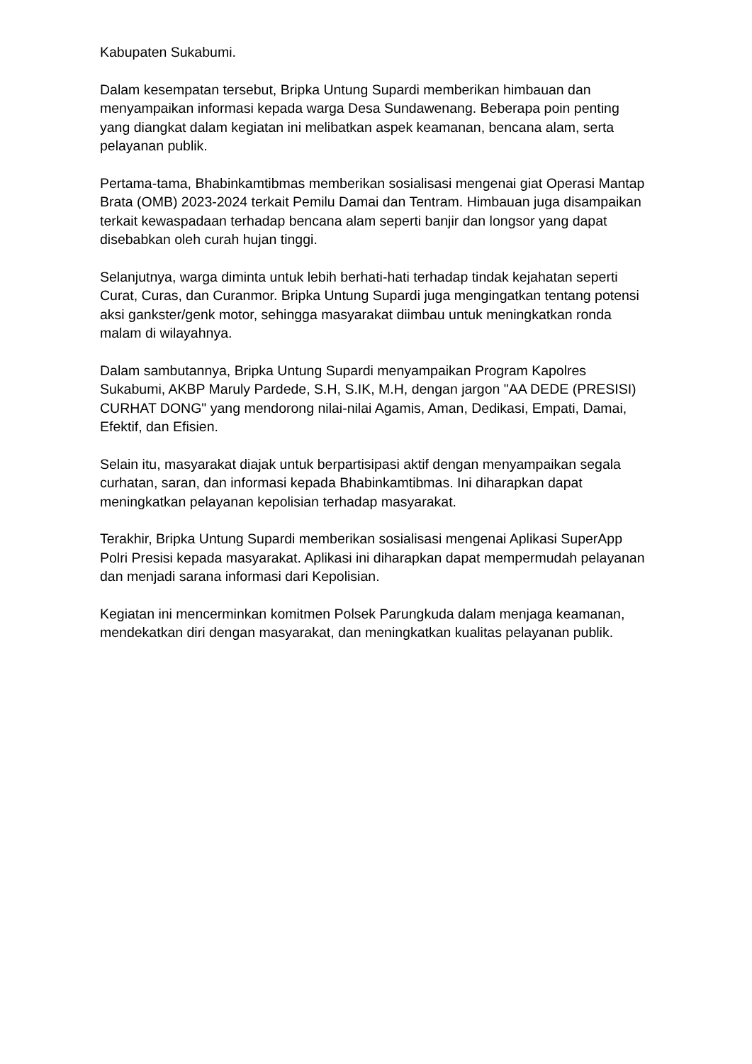Kabupaten Sukabumi.
Dalam kesempatan tersebut, Bripka Untung Supardi memberikan himbauan dan menyampaikan informasi kepada warga Desa Sundawenang. Beberapa poin penting yang diangkat dalam kegiatan ini melibatkan aspek keamanan, bencana alam, serta pelayanan publik.
Pertama-tama, Bhabinkamtibmas memberikan sosialisasi mengenai giat Operasi Mantap Brata (OMB) 2023-2024 terkait Pemilu Damai dan Tentram. Himbauan juga disampaikan terkait kewaspadaan terhadap bencana alam seperti banjir dan longsor yang dapat disebabkan oleh curah hujan tinggi.
Selanjutnya, warga diminta untuk lebih berhati-hati terhadap tindak kejahatan seperti Curat, Curas, dan Curanmor. Bripka Untung Supardi juga mengingatkan tentang potensi aksi gankster/genk motor, sehingga masyarakat diimbau untuk meningkatkan ronda malam di wilayahnya.
Dalam sambutannya, Bripka Untung Supardi menyampaikan Program Kapolres Sukabumi, AKBP Maruly Pardede, S.H, S.IK, M.H, dengan jargon "AA DEDE (PRESISI) CURHAT DONG" yang mendorong nilai-nilai Agamis, Aman, Dedikasi, Empati, Damai, Efektif, dan Efisien.
Selain itu, masyarakat diajak untuk berpartisipasi aktif dengan menyampaikan segala curhatan, saran, dan informasi kepada Bhabinkamtibmas. Ini diharapkan dapat meningkatkan pelayanan kepolisian terhadap masyarakat.
Terakhir, Bripka Untung Supardi memberikan sosialisasi mengenai Aplikasi SuperApp Polri Presisi kepada masyarakat. Aplikasi ini diharapkan dapat mempermudah pelayanan dan menjadi sarana informasi dari Kepolisian.
Kegiatan ini mencerminkan komitmen Polsek Parungkuda dalam menjaga keamanan, mendekatkan diri dengan masyarakat, dan meningkatkan kualitas pelayanan publik.